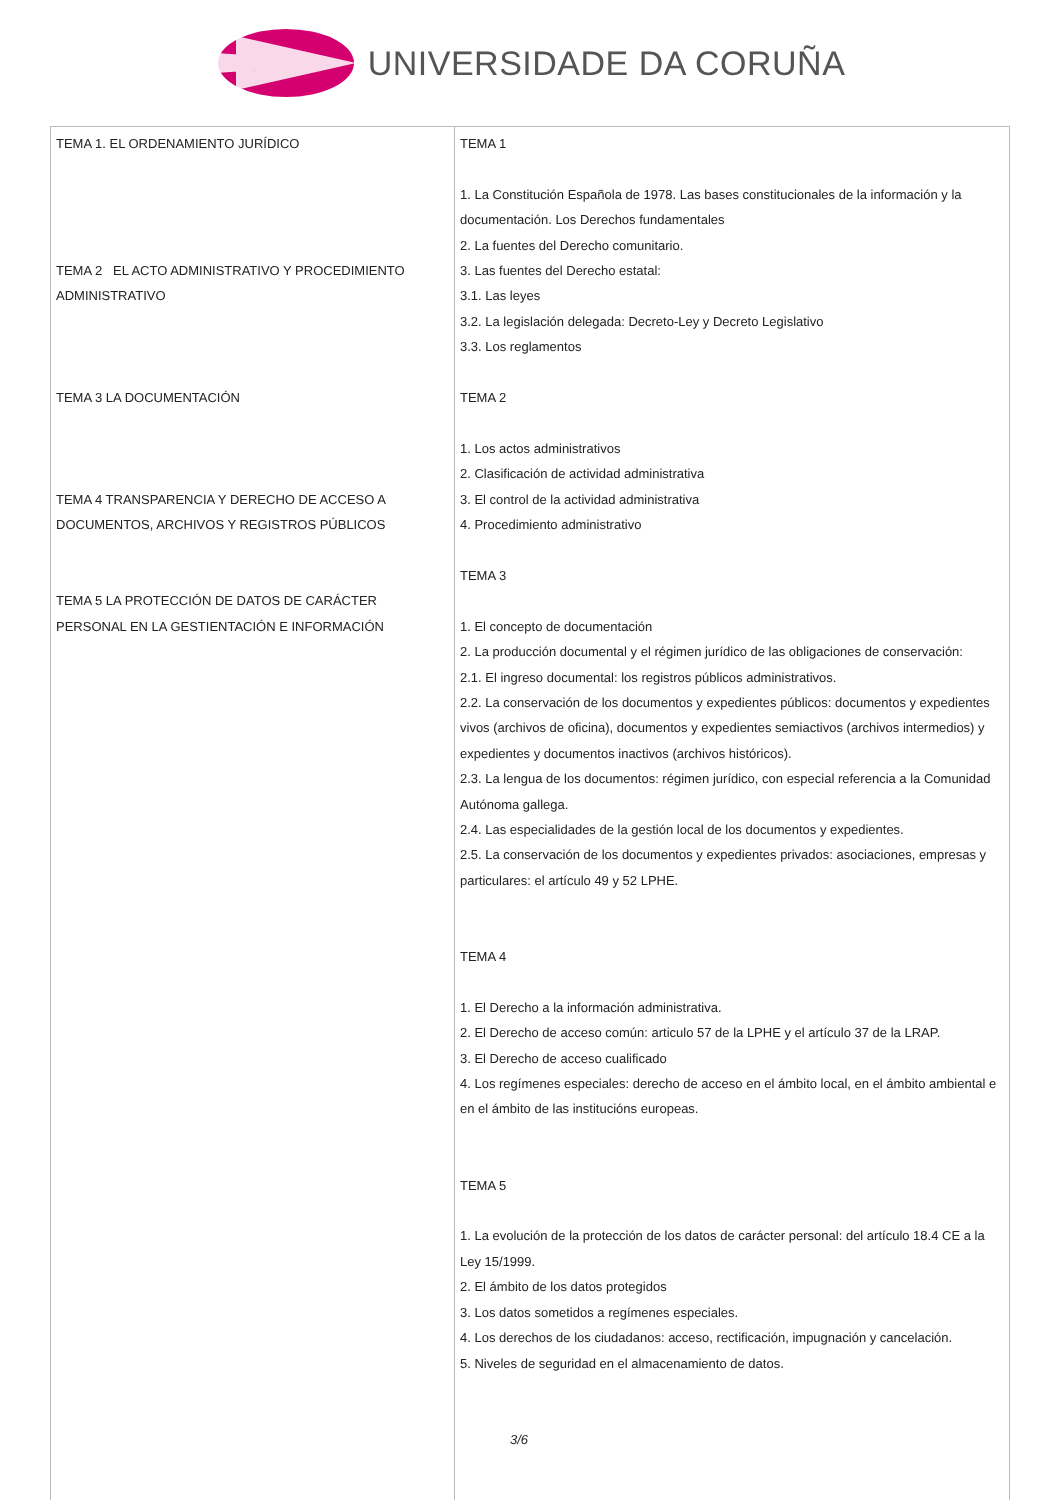UNIVERSIDADE DA CORUÑA
| TEMA 1. EL ORDENAMIENTO JURÍDICO TEMA 2 EL ACTO ADMINISTRATIVO Y PROCEDIMIENTO ADMINISTRATIVO TEMA 3 LA DOCUMENTACIÓN TEMA 4 TRANSPARENCIA Y DERECHO DE ACCESO A DOCUMENTOS, ARCHIVOS Y REGISTROS PÚBLICOS TEMA 5 LA PROTECCIÓN DE DATOS DE CARÁCTER PERSONAL EN LA GESTIENTACIÓN E INFORMACIÓN | TEMA 1 1. La Constitución Española de 1978. Las bases constitucionales de la información y la documentación. Los Derechos fundamentales 2. La fuentes del Derecho comunitario. 3. Las fuentes del Derecho estatal: 3.1. Las leyes 3.2. La legislación delegada: Decreto-Ley y Decreto Legislativo 3.3. Los reglamentos TEMA 2 1. Los actos administrativos 2. Clasificación de actividad administrativa 3. El control de la actividad administrativa 4. Procedimiento administrativo TEMA 3 1. El concepto de documentación 2. La producción documental y el régimen jurídico de las obligaciones de conservación: 2.1. El ingreso documental: los registros públicos administrativos. 2.2. La conservación de los documentos y expedientes públicos: documentos y expedientes vivos (archivos de oficina), documentos y expedientes semiactivos (archivos intermedios) y expedientes y documentos inactivos (archivos históricos). 2.3. La lengua de los documentos: régimen jurídico, con especial referencia a la Comunidad Autónoma gallega. 2.4. Las especialidades de la gestión local de los documentos y expedientes. 2.5. La conservación de los documentos y expedientes privados: asociaciones, empresas y particulares: el artículo 49 y 52 LPHE. TEMA 4 1. El Derecho a la información administrativa. 2. El Derecho de acceso común: articulo 57 de la LPHE y el artículo 37 de la LRAP. 3. El Derecho de acceso cualificado 4. Los regímenes especiales: derecho de acceso en el ámbito local, en el ámbito ambiental e en el ámbito de las institucións europeas. TEMA 5 1. La evolución de la protección de los datos de carácter personal: del artículo 18.4 CE a la Ley 15/1999. 2. El ámbito de los datos protegidos 3. Los datos sometidos a regímenes especiales. 4. Los derechos de los ciudadanos: acceso, rectificación, impugnación y cancelación. 5. Niveles de seguridad en el almacenamiento de datos. 3/6 |